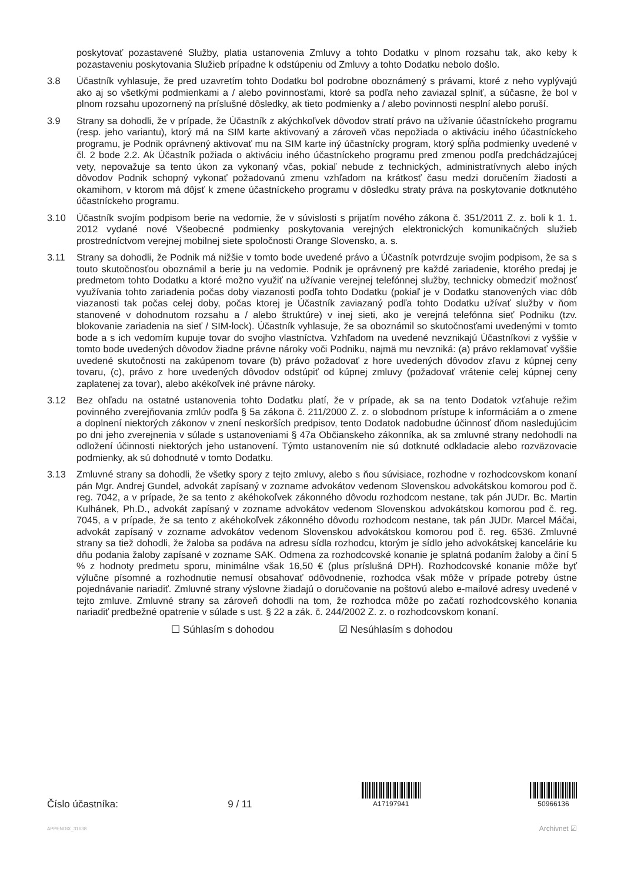poskytovať pozastavené Služby, platia ustanovenia Zmluvy a tohto Dodatku v plnom rozsahu tak, ako keby k pozastaveniu poskytovania Služieb prípadne k odstúpeniu od Zmluvy a tohto Dodatku nebolo došlo.
3.8 Účastník vyhlasuje, že pred uzavretím tohto Dodatku bol podrobne oboznámený s právami, ktoré z neho vyplývajú ako aj so všetkými podmienkami a / alebo povinnosťami, ktoré sa podľa neho zaviazal splniť, a súčasne, že bol v plnom rozsahu upozornený na príslušné dôsledky, ak tieto podmienky a / alebo povinnosti nesplní alebo poruší.
3.9 Strany sa dohodli, že v prípade, že Účastník z akýchkoľvek dôvodov stratí právo na užívanie účastníckeho programu (resp. jeho variantu), ktorý má na SIM karte aktivovaný a zároveň včas nepožiada o aktiváciu iného účastníckeho programu, je Podnik oprávnený aktivovať mu na SIM karte iný účastnícky program, ktorý spĺňa podmienky uvedené v čl. 2 bode 2.2. Ak Účastník požiada o aktiváciu iného účastníckeho programu pred zmenou podľa predchádzajúcej vety, nepovažuje sa tento úkon za vykonaný včas, pokiaľ nebude z technických, administratívnych alebo iných dôvodov Podnik schopný vykonať požadovanú zmenu vzhľadom na krátkosť času medzi doručením žiadosti a okamihom, v ktorom má dôjsť k zmene účastníckeho programu v dôsledku straty práva na poskytovanie dotknutého účastníckeho programu.
3.10 Účastník svojím podpisom berie na vedomie, že v súvislosti s prijatím nového zákona č. 351/2011 Z. z. boli k 1. 1. 2012 vydané nové Všeobecné podmienky poskytovania verejných elektronických komunikačných služieb prostredníctvom verejnej mobilnej siete spoločnosti Orange Slovensko, a. s.
3.11 Strany sa dohodli, že Podnik má nižšie v tomto bode uvedené právo a Účastník potvrdzuje svojim podpisom, že sa s touto skutočnosťou oboznámil a berie ju na vedomie. Podnik je oprávnený pre každé zariadenie, ktorého predaj je predmetom tohto Dodatku a ktoré možno využiť na užívanie verejnej telefónnej služby, technicky obmedziť možnosť využívania tohto zariadenia počas doby viazanosti podľa tohto Dodatku (pokiaľ je v Dodatku stanovených viac dôb viazanosti tak počas celej doby, počas ktorej je Účastník zaviazaný podľa tohto Dodatku užívať služby v ňom stanovené v dohodnutom rozsahu a / alebo štruktúre) v inej sieti, ako je verejná telefónna sieť Podniku (tzv. blokovanie zariadenia na sieť / SIM-lock). Účastník vyhlasuje, že sa oboznámil so skutočnosťami uvedenými v tomto bode a s ich vedomím kupuje tovar do svojho vlastníctva. Vzhľadom na uvedené nevznikajú Účastníkovi z vyššie v tomto bode uvedených dôvodov žiadne právne nároky voči Podniku, najmä mu nevzniká: (a) právo reklamovať vyššie uvedené skutočnosti na zakúpenom tovare (b) právo požadovať z hore uvedených dôvodov zľavu z kúpnej ceny tovaru, (c), právo z hore uvedených dôvodov odstúpiť od kúpnej zmluvy (požadovať vrátenie celej kúpnej ceny zaplatenej za tovar), alebo akékoľvek iné právne nároky.
3.12 Bez ohľadu na ostatné ustanovenia tohto Dodatku platí, že v prípade, ak sa na tento Dodatok vzťahuje režim povinného zverejňovania zmlúv podľa § 5a zákona č. 211/2000 Z. z. o slobodnom prístupe k informáciám a o zmene a doplnení niektorých zákonov v znení neskorších predpisov, tento Dodatok nadobudne účinnosť dňom nasledujúcim po dni jeho zverejnenia v súlade s ustanoveniami § 47a Občianskeho zákonníka, ak sa zmluvné strany nedohodli na odložení účinnosti niektorých jeho ustanovení. Týmto ustanovením nie sú dotknuté odkladacie alebo rozväzovacie podmienky, ak sú dohodnuté v tomto Dodatku.
3.13 Zmluvné strany sa dohodli, že všetky spory z tejto zmluvy, alebo s ňou súvisiace, rozhodne v rozhodcovskom konaní pán Mgr. Andrej Gundel, advokát zapísaný v zozname advokátov vedenom Slovenskou advokátskou komorou pod č. reg. 7042, a v prípade, že sa tento z akéhokoľvek zákonného dôvodu rozhodcom nestane, tak pán JUDr. Bc. Martin Kulhánek, Ph.D., advokát zapísaný v zozname advokátov vedenom Slovenskou advokátskou komorou pod č. reg. 7045, a v prípade, že sa tento z akéhokoľvek zákonného dôvodu rozhodcom nestane, tak pán JUDr. Marcel Máčai, advokát zapísaný v zozname advokátov vedenom Slovenskou advokátskou komorou pod č. reg. 6536. Zmluvné strany sa tiež dohodli, že žaloba sa podáva na adresu sídla rozhodcu, ktorým je sídlo jeho advokátskej kancelárie ku dňu podania žaloby zapísané v zozname SAK. Odmena za rozhodcovské konanie je splatná podaním žaloby a činí 5 % z hodnoty predmetu sporu, minimálne však 16,50 € (plus príslušná DPH). Rozhodcovské konanie môže byť výlučne písomné a rozhodnutie nemusí obsahovať odôvodnenie, rozhodca však môže v prípade potreby ústne pojednávanie nariadiť. Zmluvné strany výslovne žiadajú o doručovanie na poštovú alebo e-mailové adresy uvedené v tejto zmluve. Zmluvné strany sa zároveň dohodli na tom, že rozhodca môže po začatí rozhodcovského konania nariadiť predbežné opatrenie v súlade s ust. § 22 a zák. č. 244/2002 Z. z. o rozhodcovskom konaní.
☐ Súhlasím s dohodou ☑ Nesúhlasím s dohodou
Číslo účastníka:
9 / 11
A17197941
50966136
APPENDIX_31638 Archivnet ☑